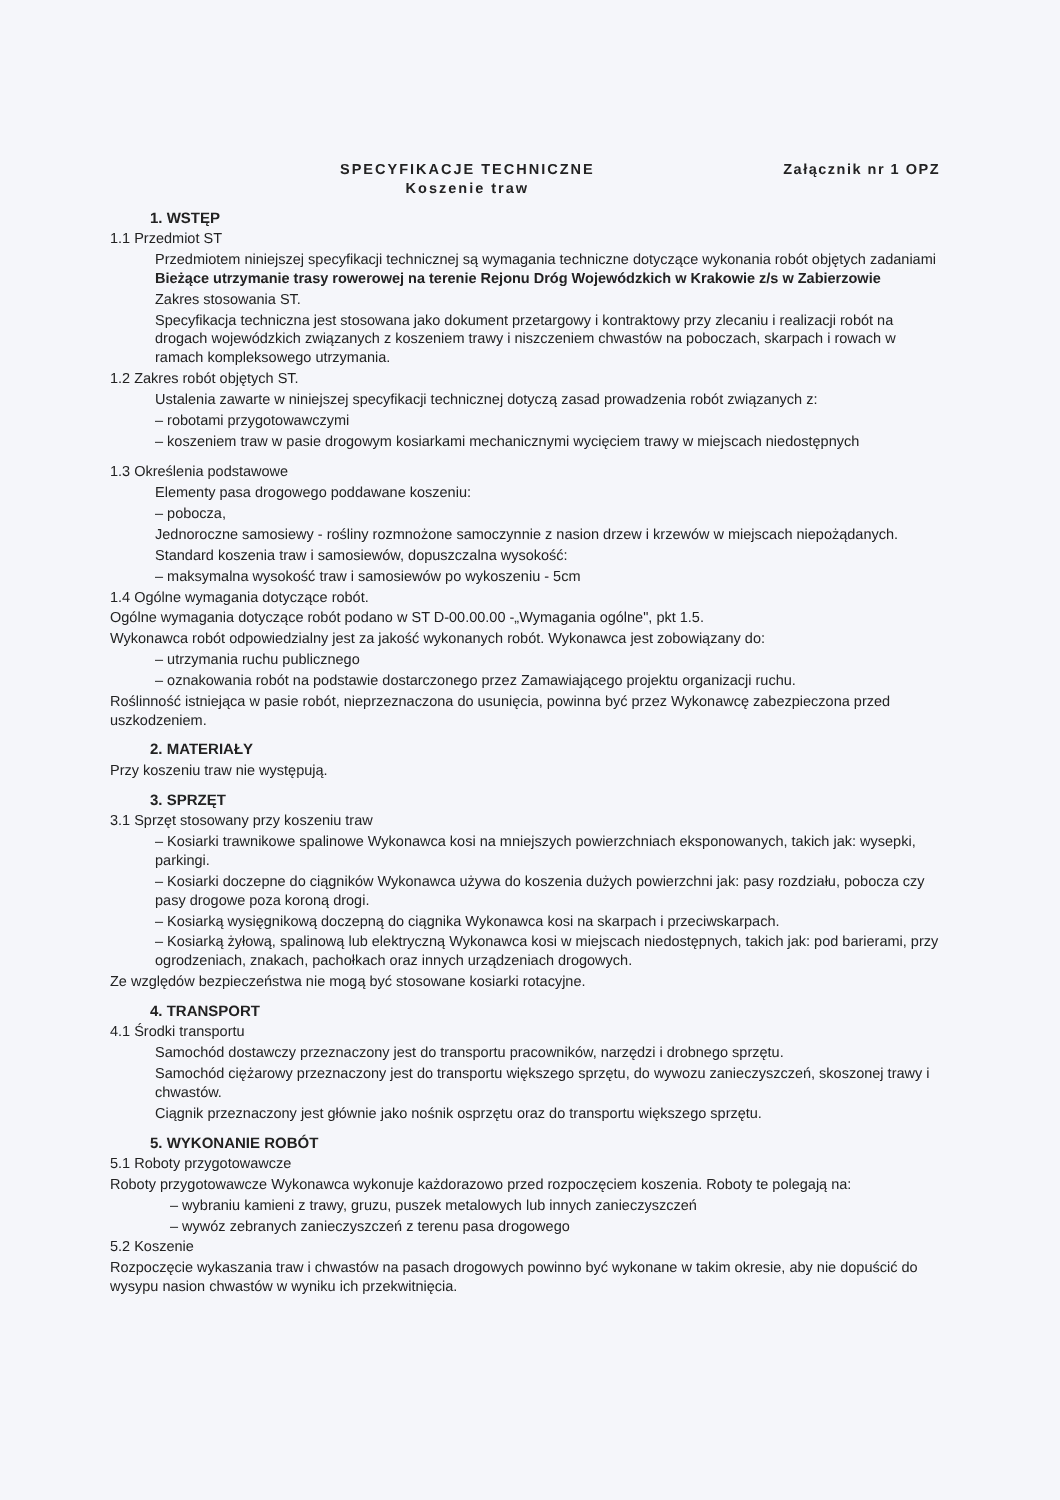SPECYFIKACJE TECHNICZNE
Koszenie traw
Załącznik nr 1 OPZ
1. WSTĘP
1.1 Przedmiot ST
Przedmiotem niniejszej specyfikacji technicznej są wymagania techniczne dotyczące wykonania robót objętych zadaniami Bieżące utrzymanie trasy rowerowej na terenie Rejonu Dróg Wojewódzkich w Krakowie z/s w Zabierzowie
Zakres stosowania ST.
Specyfikacja techniczna jest stosowana jako dokument przetargowy i kontraktowy przy zlecaniu i realizacji robót na drogach wojewódzkich związanych z koszeniem trawy i niszczeniem chwastów na poboczach, skarpach i rowach w ramach kompleksowego utrzymania.
1.2 Zakres robót objętych ST.
Ustalenia zawarte w niniejszej specyfikacji technicznej dotyczą zasad prowadzenia robót związanych z:
– robotami przygotowawczymi
– koszeniem traw w pasie drogowym kosiarkami mechanicznymi wycięciem trawy w miejscach niedostępnych
1.3 Określenia podstawowe
Elementy pasa drogowego poddawane koszeniu:
– pobocza,
Jednoroczne samosiewy - rośliny rozmnożone samoczynnie z nasion drzew i krzewów w miejscach niepożądanych.
Standard koszenia traw i samosiewów, dopuszczalna wysokość:
– maksymalna wysokość traw i samosiewów po wykoszeniu - 5cm
1.4 Ogólne wymagania dotyczące robót.
Ogólne wymagania dotyczące robót podano w ST D-00.00.00 -„Wymagania ogólne", pkt 1.5.
Wykonawca robót odpowiedzialny jest za jakość wykonanych robót. Wykonawca jest zobowiązany do:
– utrzymania ruchu publicznego
– oznakowania robót na podstawie dostarczonego przez Zamawiającego projektu organizacji ruchu.
Roślinność istniejąca w pasie robót, nieprzeznaczona do usunięcia, powinna być przez Wykonawcę zabezpieczona przed uszkodzeniem.
2. MATERIAŁY
Przy koszeniu traw nie występują.
3. SPRZĘT
3.1 Sprzęt stosowany przy koszeniu traw
– Kosiarki trawnikowe spalinowe Wykonawca kosi na mniejszych powierzchniach eksponowanych, takich jak: wysepki, parkingi.
– Kosiarki doczepne do ciągników Wykonawca używa do koszenia dużych powierzchni jak: pasy rozdziału, pobocza czy pasy drogowe poza koroną drogi.
– Kosiarką wysięgnikową doczepną do ciągnika Wykonawca kosi na skarpach i przeciwskarpach.
– Kosiarką żyłową, spalinową lub elektryczną Wykonawca kosi w miejscach niedostępnych, takich jak: pod barierami, przy ogrodzeniach, znakach, pachołkach oraz innych urządzeniach drogowych.
Ze względów bezpieczeństwa nie mogą być stosowane kosiarki rotacyjne.
4. TRANSPORT
4.1 Środki transportu
Samochód dostawczy przeznaczony jest do transportu pracowników, narzędzi i drobnego sprzętu.
Samochód ciężarowy przeznaczony jest do transportu większego sprzętu, do wywozu zanieczyszczeń, skoszonej trawy i chwastów.
Ciągnik przeznaczony jest głównie jako nośnik osprzętu oraz do transportu większego sprzętu.
5. WYKONANIE ROBÓT
5.1 Roboty przygotowawcze
Roboty przygotowawcze Wykonawca wykonuje każdorazowo przed rozpoczęciem koszenia. Roboty te polegają na:
– wybraniu kamieni z trawy, gruzu, puszek metalowych lub innych zanieczyszczeń
– wywóz zebranych zanieczyszczeń z terenu pasa drogowego
5.2 Koszenie
Rozpoczęcie wykaszania traw i chwastów na pasach drogowych powinno być wykonane w takim okresie, aby nie dopuścić do wysypu nasion chwastów w wyniku ich przekwitnięcia.